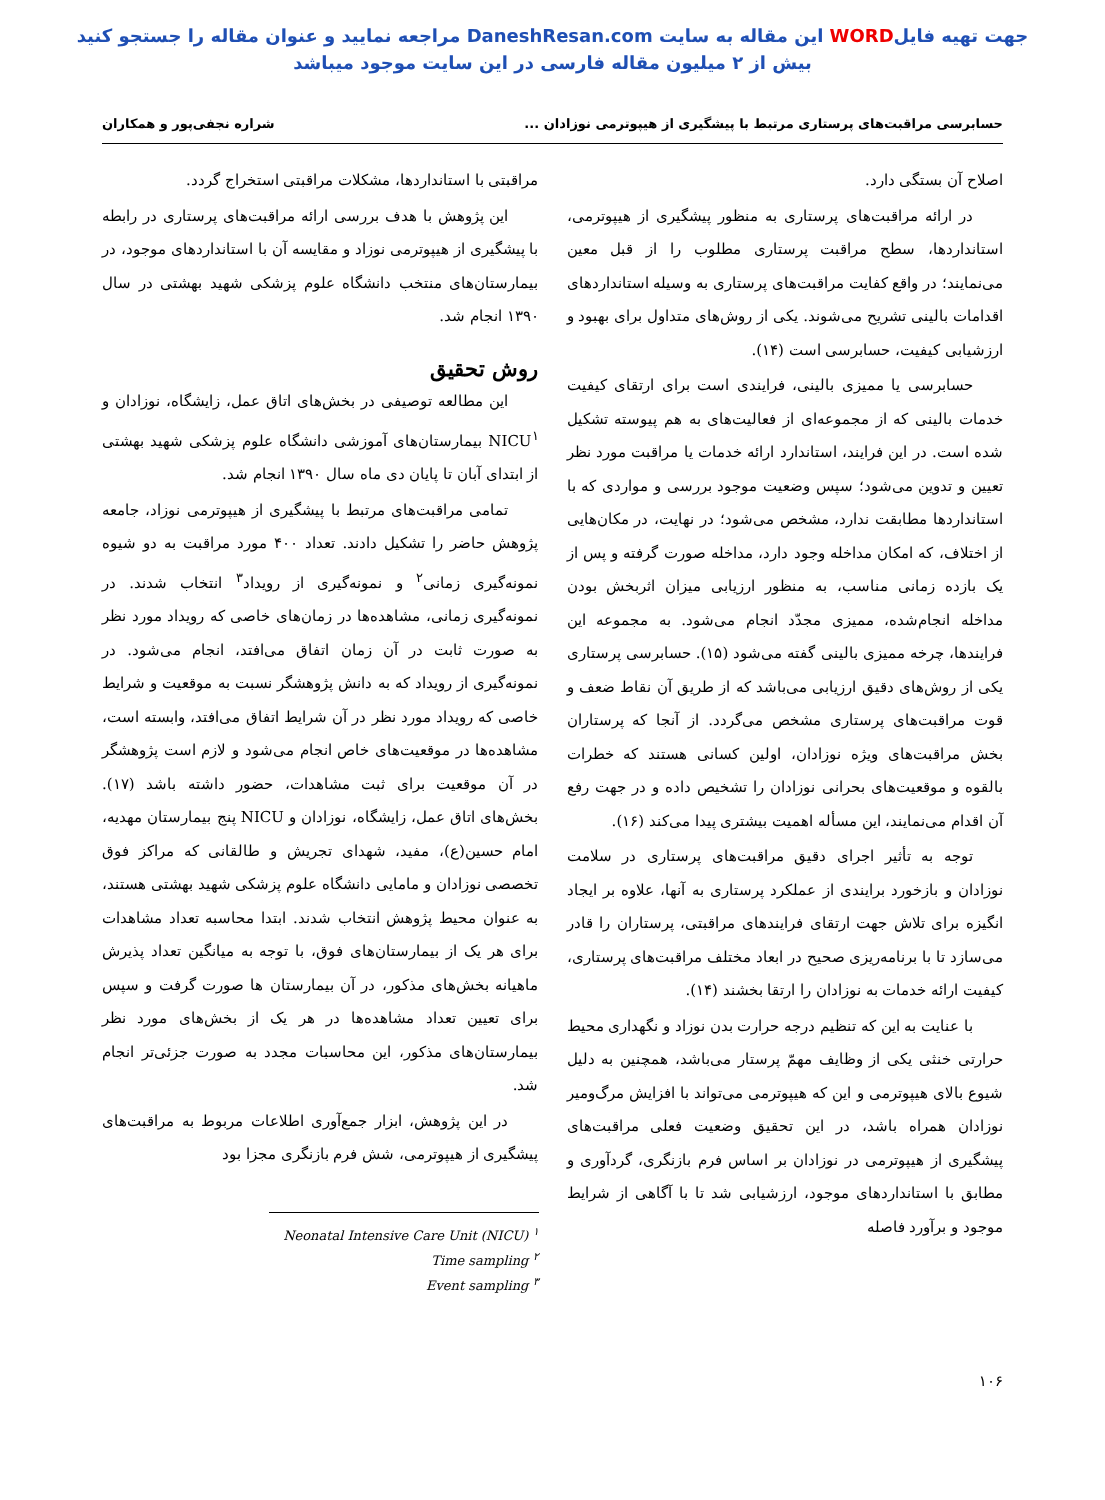جهت تهیه فایلWORD این مقاله به سایت DaneshResan.com مراجعه نمایید و عنوان مقاله را جستجو کنید
بیش از ۲ میلیون مقاله فارسی در این سایت موجود میباشد
حسابرسی مراقبت‌های پرستاری مرتبط با پیشگیری از هیپوترمی نوزادان ... شراره نجفی‌پور و همکاران
اصلاح آن بستگی دارد.
در ارائه مراقبت‌های پرستاری به منظور پیشگیری از هیپوترمی، استانداردها، سطح مراقبت پرستاری مطلوب را از قبل معین می‌نمایند؛ در واقع کفایت مراقبت‌های پرستاری به وسیله استانداردهای اقدامات بالینی تشریح می‌شوند. یکی از روش‌های متداول برای بهبود و ارزشیابی کیفیت، حسابرسی است (۱۴).
حسابرسی یا ممیزی بالینی، فرایندی است برای ارتقای کیفیت خدمات بالینی که از مجموعه‌ای از فعالیت‌های به هم پیوسته تشکیل شده است. در این فرایند، استاندارد ارائه خدمات یا مراقبت مورد نظر تعیین و تدوین می‌شود؛ سپس وضعیت موجود بررسی و مواردی که با استانداردها مطابقت ندارد، مشخص می‌شود؛ در نهایت، در مکان‌هایی از اختلاف، که امکان مداخله وجود دارد، مداخله صورت گرفته و پس از یک بازده زمانی مناسب، به منظور ارزیابی میزان اثربخش بودن مداخله انجام‌شده، ممیزی مجدّد انجام می‌شود. به مجموعه این فرایندها، چرخه ممیزی بالینی گفته می‌شود (۱۵). حسابرسی پرستاری یکی از روش‌های دقیق ارزیابی می‌باشد که از طریق آن نقاط ضعف و قوت مراقبت‌های پرستاری مشخص می‌گردد. از آنجا که پرستاران بخش مراقبت‌های ویژه نوزادان، اولین کسانی هستند که خطرات بالقوه و موقعیت‌های بحرانی نوزادان را تشخیص داده و در جهت رفع آن اقدام می‌نمایند، این مسأله اهمیت بیشتری پیدا می‌کند (۱۶).
توجه به تأثیر اجرای دقیق مراقبت‌های پرستاری در سلامت نوزادان و بازخورد برایندی از عملکرد پرستاری به آنها، علاوه بر ایجاد انگیزه برای تلاش جهت ارتقای فرایندهای مراقبتی، پرستاران را قادر می‌سازد تا با برنامه‌ریزی صحیح در ابعاد مختلف مراقبت‌های پرستاری، کیفیت ارائه خدمات به نوزادان را ارتقا بخشند (۱۴).
با عنایت به این که تنظیم درجه حرارت بدن نوزاد و نگهداری محیط حرارتی خنثی یکی از وظایف مهمّ پرستار می‌باشد، همچنین به دلیل شیوع بالای هیپوترمی و این که هیپوترمی می‌تواند با افزایش مرگ‌ومیر نوزادان همراه باشد، در این تحقیق وضعیت فعلی مراقبت‌های پیشگیری از هیپوترمی در نوزادان بر اساس فرم بازنگری، گردآوری و مطابق با استانداردهای موجود، ارزشیابی شد تا با آگاهی از شرایط موجود و برآورد فاصله
مراقبتی با استانداردها، مشکلات مراقبتی استخراج گردد.
این پژوهش با هدف بررسی ارائه مراقبت‌های پرستاری در رابطه با پیشگیری از هیپوترمی نوزاد و مقایسه آن با استانداردهای موجود، در بیمارستان‌های منتخب دانشگاه علوم پزشکی شهید بهشتی در سال ۱۳۹۰ انجام شد.
روش تحقیق
این مطالعه توصیفی در بخش‌های اتاق عمل، زایشگاه، نوزادان و NICU<sup>۱</sup> بیمارستان‌های آموزشی دانشگاه علوم پزشکی شهید بهشتی از ابتدای آبان تا پایان دی ماه سال ۱۳۹۰ انجام شد.
تمامی مراقبت‌های مرتبط با پیشگیری از هیپوترمی نوزاد، جامعه پژوهش حاضر را تشکیل دادند. تعداد ۴۰۰ مورد مراقبت به دو شیوه نمونه‌گیری زمانی<sup>۲</sup> و نمونه‌گیری از رویداد<sup>۳</sup> انتخاب شدند. در نمونه‌گیری زمانی، مشاهده‌ها در زمان‌های خاصی که رویداد مورد نظر به صورت ثابت در آن زمان اتفاق می‌افتد، انجام می‌شود. در نمونه‌گیری از رویداد که به دانش پژوهشگر نسبت به موقعیت و شرایط خاصی که رویداد مورد نظر در آن شرایط اتفاق می‌افتد، وابسته است، مشاهده‌ها در موقعیت‌های خاص انجام می‌شود و لازم است پژوهشگر در آن موقعیت برای ثبت مشاهدات، حضور داشته باشد (۱۷). بخش‌های اتاق عمل، زایشگاه، نوزادان و NICU پنج بیمارستان مهدیه، امام حسین(ع)، مفید، شهدای تجریش و طالقانی که مراکز فوق تخصصی نوزادان و مامایی دانشگاه علوم پزشکی شهید بهشتی هستند، به عنوان محیط پژوهش انتخاب شدند. ابتدا محاسبه تعداد مشاهدات برای هر یک از بیمارستان‌های فوق، با توجه به میانگین تعداد پذیرش ماهیانه بخش‌های مذکور، در آن بیمارستان ها صورت گرفت و سپس برای تعیین تعداد مشاهده‌ها در هر یک از بخش‌های مورد نظر بیمارستان‌های مذکور، این محاسبات مجدد به صورت جزئی‌تر انجام شد.
در این پژوهش، ابزار جمع‌آوری اطلاعات مربوط به مراقبت‌های پیشگیری از هیپوترمی، شش فرم بازنگری مجزا بود
Neonatal Intensive Care Unit (NICU) <sup>۱</sup>
Time sampling <sup>۲</sup>
Event sampling <sup>۳</sup>
۱۰۶